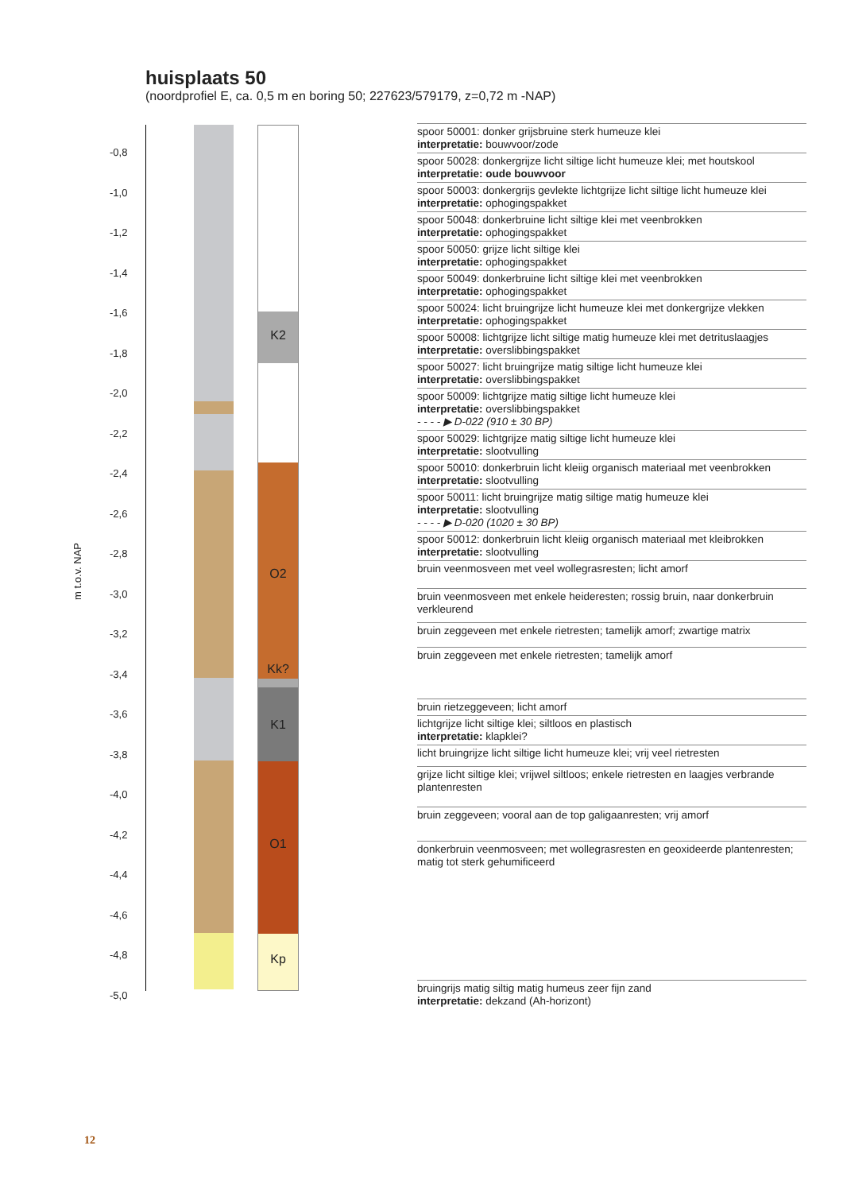huisplaats 50
(noordprofiel E, ca. 0,5 m en boring 50; 227623/579179, z=0,72 m -NAP)
m t.o.v. NAP
-0,8
-1,0
-1,2
-1,4
-1,6
-1,8
-2,0
-2,2
-2,4
-2,6
-2,8
-3,0
-3,2
-3,4
-3,6
-3,8
-4,0
-4,2
-4,4
-4,6
-4,8
-5,0
K2
O2
Kk?
K1
O1
Kp
spoor 50001: donker grijsbruine sterk humeuze klei
interpretatie: bouwvoor/zode
spoor 50028: donkergrijze licht siltige licht humeuze klei; met houtskool
interpretatie: oude bouwvoor
spoor 50003: donkergrijs gevlekte lichtgrijze licht siltige licht humeuze klei
interpretatie: ophogingspakket
spoor 50048: donkerbruine licht siltige klei met veenbrokken
interpretatie: ophogingspakket
spoor 50050: grijze licht siltige klei
interpretatie: ophogingspakket
spoor 50049: donkerbruine licht siltige klei met veenbrokken
interpretatie: ophogingspakket
spoor 50024: licht bruingrijze licht humeuze klei met donkergrijze vlekken
interpretatie: ophogingspakket
spoor 50008: lichtgrijze licht siltige matig humeuze klei met detrituslaagjes
interpretatie: overslibbingspakket
spoor 50027: licht bruingrijze matig siltige licht humeuze klei
interpretatie: overslibbingspakket
spoor 50009: lichtgrijze matig siltige licht humeuze klei
interpretatie: overslibbingspakket
- - - - ▶ D-022 (910 ± 30 BP)
spoor 50029: lichtgrijze matig siltige licht humeuze klei
interpretatie: slootvulling
spoor 50010: donkerbruin licht kleiig organisch materiaal met veenbrokken
interpretatie: slootvulling
spoor 50011: licht bruingrijze matig siltige matig humeuze klei
interpretatie: slootvulling
- - - - ▶ D-020 (1020 ± 30 BP)
spoor 50012: donkerbruin licht kleiig organisch materiaal met kleibrokken
interpretatie: slootvulling
bruin veenmosveen met veel wollegrasresten; licht amorf
bruin veenmosveen met enkele heideresten; rossig bruin, naar donkerbruin verkleurend
bruin zeggeveen met enkele rietresten; tamelijk amorf; zwartige matrix
bruin zeggeveen met enkele rietresten; tamelijk amorf
bruin rietzeggeveen; licht amorf
lichtgrijze licht siltige klei; siltloos en plastisch
interpretatie: klapklei?
licht bruingrijze licht siltige licht humeuze klei; vrij veel rietresten
grijze licht siltige klei; vrijwel siltloos; enkele rietresten en laagjes verbrande plantenresten
bruin zeggeveen; vooral aan de top galigaanresten; vrij amorf
donkerbruin veenmosveen; met wollegrasresten en geoxideerde plantenresten; matig tot sterk gehumificeerd
bruingrijs matig siltig matig humeus zeer fijn zand
interpretatie: dekzand (Ah-horizont)
12